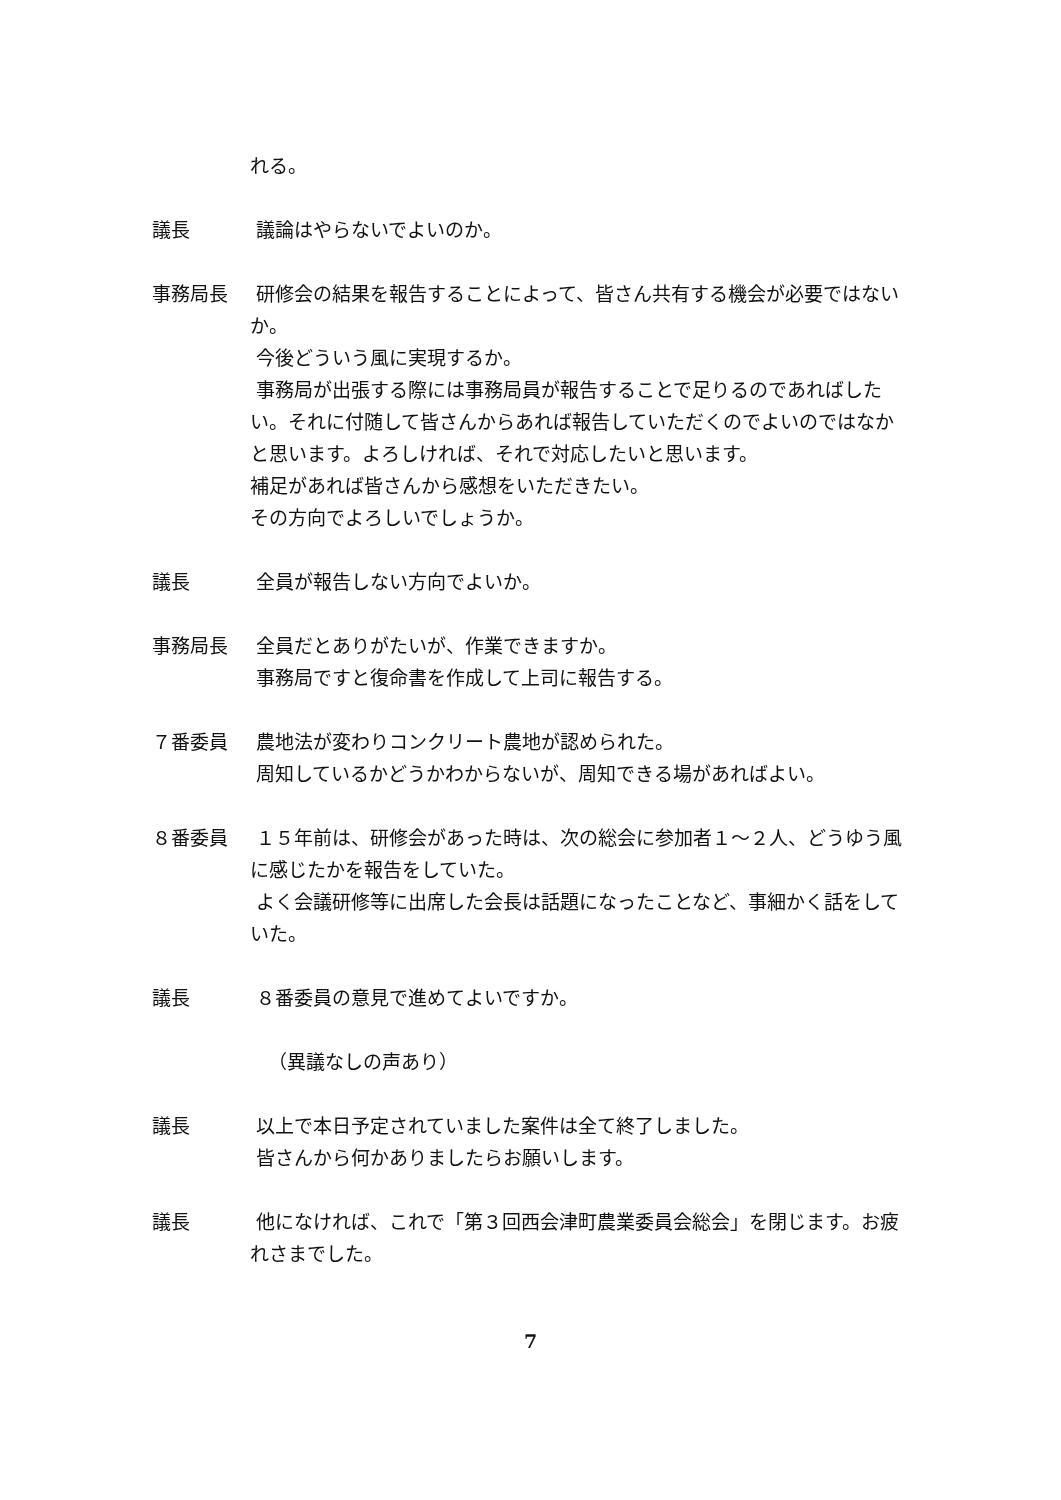れる。
議長 議論はやらないでよいのか。
事務局長 研修会の結果を報告することによって、皆さん共有する機会が必要ではないか。
今後どういう風に実現するか。
事務局が出張する際には事務局員が報告することで足りるのであればしたい。それに付随して皆さんからあれば報告していただくのでよいのではなかと思います。よろしければ、それで対応したいと思います。
補足があれば皆さんから感想をいただきたい。
その方向でよろしいでしょうか。
議長 全員が報告しない方向でよいか。
事務局長 全員だとありがたいが、作業できますか。
事務局ですと復命書を作成して上司に報告する。
７番委員 農地法が変わりコンクリート農地が認められた。
周知しているかどうかわからないが、周知できる場があればよい。
８番委員 １５年前は、研修会があった時は、次の総会に参加者１～２人、どうゆう風に感じたかを報告をしていた。
よく会議研修等に出席した会長は話題になったことなど、事細かく話をしていた。
議長 ８番委員の意見で進めてよいですか。
（異議なしの声あり）
議長 以上で本日予定されていました案件は全て終了しました。
皆さんから何かありましたらお願いします。
議長 他になければ、これで「第３回西会津町農業委員会総会」を閉じます。お疲れさまでした。
7